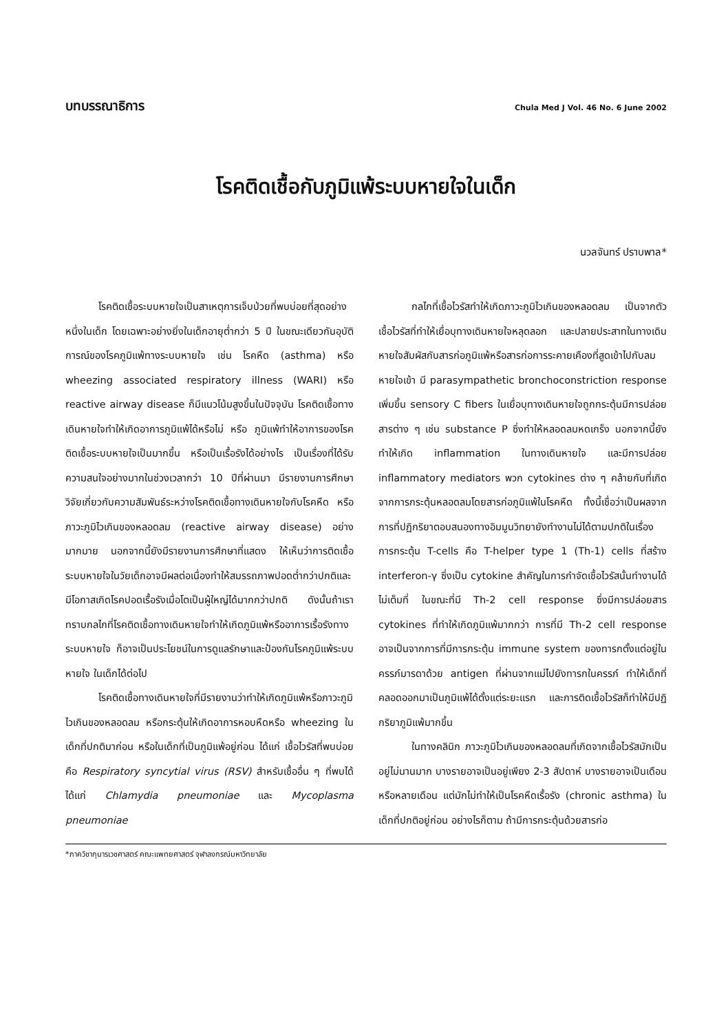บทบรรณาธิการ Chula Med J Vol. 46 No. 6 June 2002
โรคติดเชื้อกับภูมิแพ้ระบบหายใจในเด็ก
นวลจันทร์ ปราบพาล*
โรคติดเชื้อระบบหายใจเป็นสาเหตุการเจ็บป่วยที่พบบ่อยที่สุดอย่างหนึ่งในเด็ก โดยเฉพาะอย่างยิ่งในเด็กอายุต่ำกว่า 5 ปี ในขณะเดียวกันอุบัติการณ์ของโรคภูมิแพ้ทางระบบหายใจ เช่น โรคหืด (asthma) หรือ wheezing associated respiratory illness (WARI) หรือ reactive airway disease ก็มีแนวโน้มสูงขึ้นในปัจจุบัน โรคติดเชื้อทางเดินหายใจทำให้เกิดอาการภูมิแพ้ได้หรือไม่ หรือ ภูมิแพ้ทำให้อาการของโรคติดเชื้อระบบหายใจเป็นมากขึ้น หรือเป็นเรื้อรังได้อย่างไร เป็นเรื่องที่ได้รับความสนใจอย่างมากในช่วงเวลากว่า 10 ปีที่ผ่านมา มีรายงานการศึกษาวิจัยเกี่ยวกับความสัมพันธ์ระหว่างโรคติดเชื้อทางเดินหายใจกับโรคหืด หรือภาวะภูมิไวเกินของหลอดลม (reactive airway disease) อย่างมากมาย นอกจากนี้ยังมีรายงานการศึกษาที่แสดง ให้เห็นว่าการติดเชื้อระบบหายใจในวัยเด็กอาจมีผลต่อเนื่องทำให้สมรรถภาพปอดต่ำกว่าปกติและมีโอกาสเกิดโรคปอดเรื้อรังเมื่อโตเป็นผู้ใหญ่ได้มากกว่าปกติ ดังนั้นถ้าเราทราบกลไกที่โรคติดเชื้อทางเดินหายใจทำให้เกิดภูมิแพ้หรืออาการเรื้อรังทางระบบหายใจ ก็อาจเป็นประโยชน์ในการดูแลรักษาและป้องกันโรคภูมิแพ้ระบบหายใจ ในเด็กได้ต่อไป
โรคติดเชื้อทางเดินหายใจที่มีรายงานว่าทำให้เกิดภูมิแพ้หรือภาวะภูมิไวเกินของหลอดลม หรือกระตุ้นให้เกิดอาการหอบหืดหรือ wheezing ในเด็กที่ปกติมาก่อน หรือในเด็กที่เป็นภูมิแพ้อยู่ก่อน ได้แก่ เชื้อไวรัสที่พบบ่อย คือ Respiratory syncytial virus (RSV) สำหรับเชื้ออื่น ๆ ที่พบได้ได้แก่ Chlamydia pneumoniae และ Mycoplasma pneumoniae
กลไกที่เชื้อไวรัสทำให้เกิดภาวะภูมิไวเกินของหลอดลม เป็นจากตัวเชื้อไวรัสที่ทำให้เยื่อบุทางเดินหายใจหลุดลอก และปลายประสาทในทางเดินหายใจสัมผัสกับสารก่อภูมิแพ้หรือสารก่อการระคายเคืองที่สูดเข้าไปกับลมหายใจเข้า มี parasympathetic bronchoconstriction response เพิ่มขึ้น sensory C fibers ในเยื่อบุทางเดินหายใจถูกกระตุ้นมีการปล่อยสารต่าง ๆ เช่น substance P ซึ่งทำให้หลอดลมหดเกร็ง นอกจากนี้ยังทำให้เกิด inflammation ในทางเดินหายใจ และมีการปล่อย inflammatory mediators พวก cytokines ต่าง ๆ คล้ายกับที่เกิดจากการกระตุ้นหลอดลมโดยสารก่อภูมิแพ้ในโรคหืด ทั้งนี้เชื่อว่าเป็นผลจากการที่ปฏิกริยาตอบสนองทางอิมมูนวิทยายังทำงานไม่ได้ตามปกติในเรื่องการกระตุ้น T-cells คือ T-helper type 1 (Th-1) cells ที่สร้าง interferon-γ ซึ่งเป็น cytokine สำคัญในการกำจัดเชื้อไวรัสนั้นทำงานได้ไม่เต็มที่ ในขณะที่มี Th-2 cell response ซึ่งมีการปล่อยสาร cytokines ที่ทำให้เกิดภูมิแพ้มากกว่า การที่มี Th-2 cell response อาจเป็นจากการที่มีการกระตุ้น immune system ของทารกตั้งแต่อยู่ในครรภ์มารดาด้วย antigen ที่ผ่านจากแม่ไปยังทารกในครรภ์ ทำให้เด็กที่คลอดออกมาเป็นภูมิแพ้ได้ตั้งแต่ระยะแรก และการติดเชื้อไวรัสก็ทำให้มีปฏิกริยาภูมิแพ้มากขึ้น
ในทางคลินิก ภาวะภูมิไวเกินของหลอดลมที่เกิดจากเชื้อไวรัสมักเป็นอยู่ไม่นานมาก บางรายอาจเป็นอยู่เพียง 2-3 สัปดาห์ บางรายอาจเป็นเดือนหรือหลายเดือน แต่มักไม่ทำให้เป็นโรคหืดเรื้อรัง (chronic asthma) ในเด็กที่ปกติอยู่ก่อน อย่างไรก็ตาม ถ้ามีการกระตุ้นด้วยสารก่อ
*ภาควิชากุมารเวชศาสตร์ คณะแพทยศาสตร์ จุฬาลงกรณ์มหาวิทยาลัย